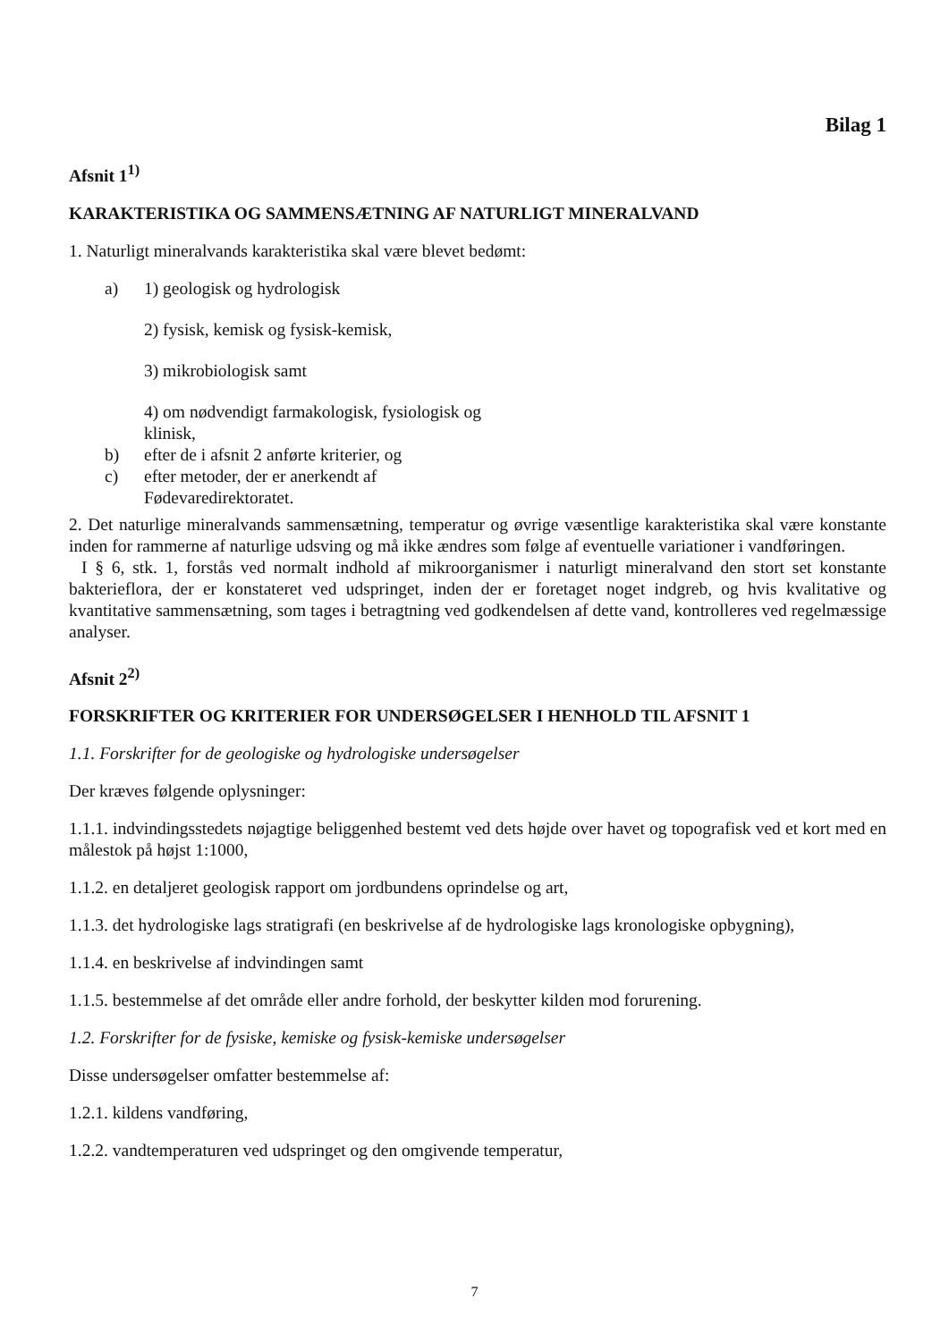Bilag 1
Afsnit 1<sup>1)</sup>
KARAKTERISTIKA OG SAMMENSÆTNING AF NATURLIGT MINERALVAND
1. Naturligt mineralvands karakteristika skal være blevet bedømt:
a) 1) geologisk og hydrologisk
2) fysisk, kemisk og fysisk-kemisk,
3) mikrobiologisk samt
4) om nødvendigt farmakologisk, fysiologisk og klinisk,
b) efter de i afsnit 2 anførte kriterier, og
c) efter metoder, der er anerkendt af Fødevaredirektoratet.
2. Det naturlige mineralvands sammensætning, temperatur og øvrige væsentlige karakteristika skal være konstante inden for rammerne af naturlige udsving og må ikke ændres som følge af eventuelle variationer i vandføringen.
I § 6, stk. 1, forstås ved normalt indhold af mikroorganismer i naturligt mineralvand den stort set konstante bakterieflora, der er konstateret ved udspringet, inden der er foretaget noget indgreb, og hvis kvalitative og kvantitative sammensætning, som tages i betragtning ved godkendelsen af dette vand, kontrolleres ved regelmæssige analyser.
Afsnit 2<sup>2)</sup>
FORSKRIFTER OG KRITERIER FOR UNDERSØGELSER I HENHOLD TIL AFSNIT 1
1.1. Forskrifter for de geologiske og hydrologiske undersøgelser
Der kræves følgende oplysninger:
1.1.1. indvindingsstedets nøjagtige beliggenhed bestemt ved dets højde over havet og topografisk ved et kort med en målestok på højst 1:1000,
1.1.2. en detaljeret geologisk rapport om jordbundens oprindelse og art,
1.1.3. det hydrologiske lags stratigrafi (en beskrivelse af de hydrologiske lags kronologiske opbygning),
1.1.4. en beskrivelse af indvindingen samt
1.1.5. bestemmelse af det område eller andre forhold, der beskytter kilden mod forurening.
1.2. Forskrifter for de fysiske, kemiske og fysisk-kemiske undersøgelser
Disse undersøgelser omfatter bestemmelse af:
1.2.1. kildens vandføring,
1.2.2. vandtemperaturen ved udspringet og den omgivende temperatur,
7